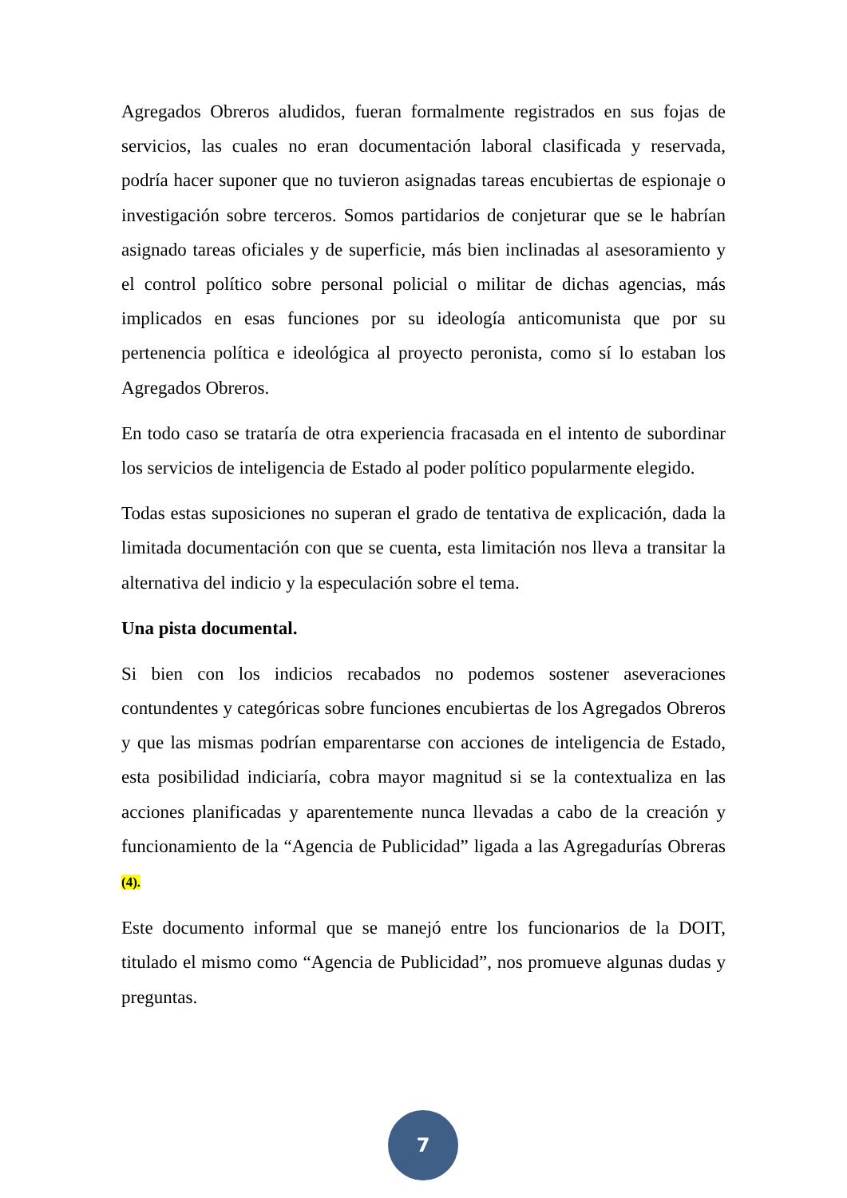Agregados Obreros aludidos, fueran formalmente registrados en sus fojas de servicios, las cuales no eran documentación laboral clasificada y reservada, podría hacer suponer que no tuvieron asignadas tareas encubiertas de espionaje o investigación sobre terceros. Somos partidarios de conjeturar que se le habrían asignado tareas oficiales y de superficie, más bien inclinadas al asesoramiento y el control político sobre personal policial o militar de dichas agencias, más implicados en esas funciones por su ideología anticomunista que por su pertenencia política e ideológica al proyecto peronista, como sí lo estaban los Agregados Obreros.
En todo caso se trataría de otra experiencia fracasada en el intento de subordinar los servicios de inteligencia de Estado al poder político popularmente elegido.
Todas estas suposiciones no superan el grado de tentativa de explicación, dada la limitada documentación con que se cuenta, esta limitación nos lleva a transitar la alternativa del indicio y la especulación sobre el tema.
Una pista documental.
Si bien con los indicios recabados no podemos sostener aseveraciones contundentes y categóricas sobre funciones encubiertas de los Agregados Obreros y que las mismas podrían emparentarse con acciones de inteligencia de Estado, esta posibilidad indiciaría, cobra mayor magnitud si se la contextualiza en las acciones planificadas y aparentemente nunca llevadas a cabo de la creación y funcionamiento de la “Agencia de Publicidad” ligada a las Agregadurías Obreras (4).
Este documento informal que se manejó entre los funcionarios de la DOIT, titulado el mismo como “Agencia de Publicidad”, nos promueve algunas dudas y preguntas.
7